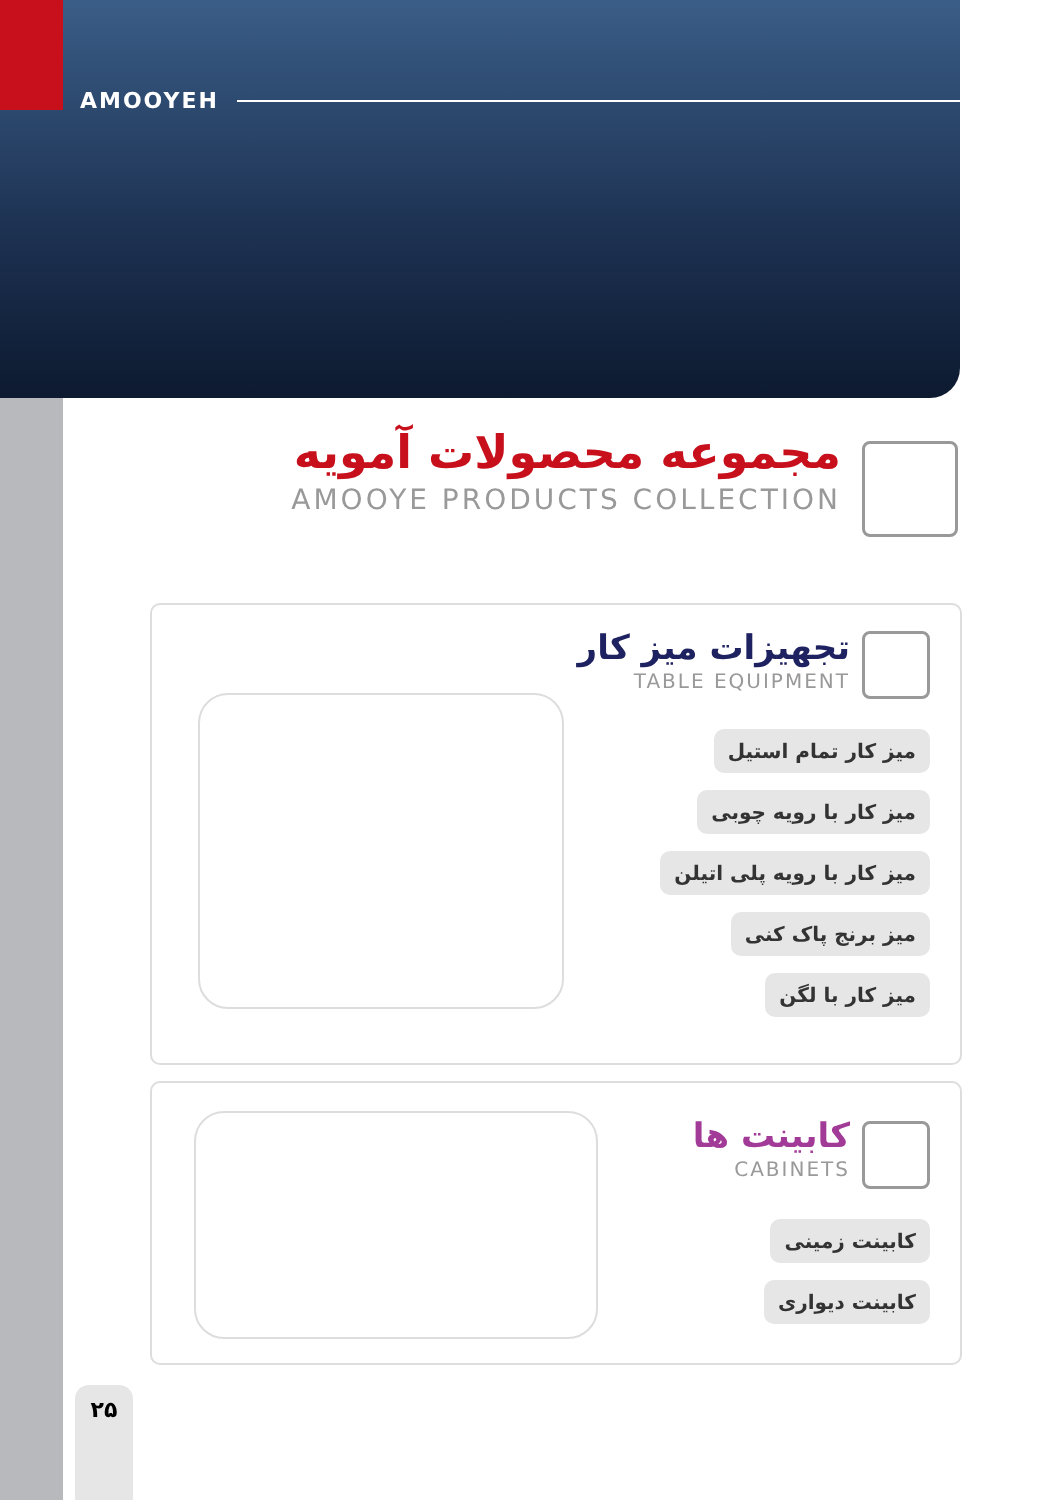AMOOYEH
مجموعه محصولات آمویه
AMOOYE PRODUCTS COLLECTION
تجهیزات میز کار
TABLE EQUIPMENT
میز کار تمام استیل
میز کار با رویه چوبی
میز کار با رویه پلی اتیلن
میز برنج پاک کنی
میز کار با لگن
کابینت ها
CABINETS
کابینت زمینی
کابینت دیواری
۲۵